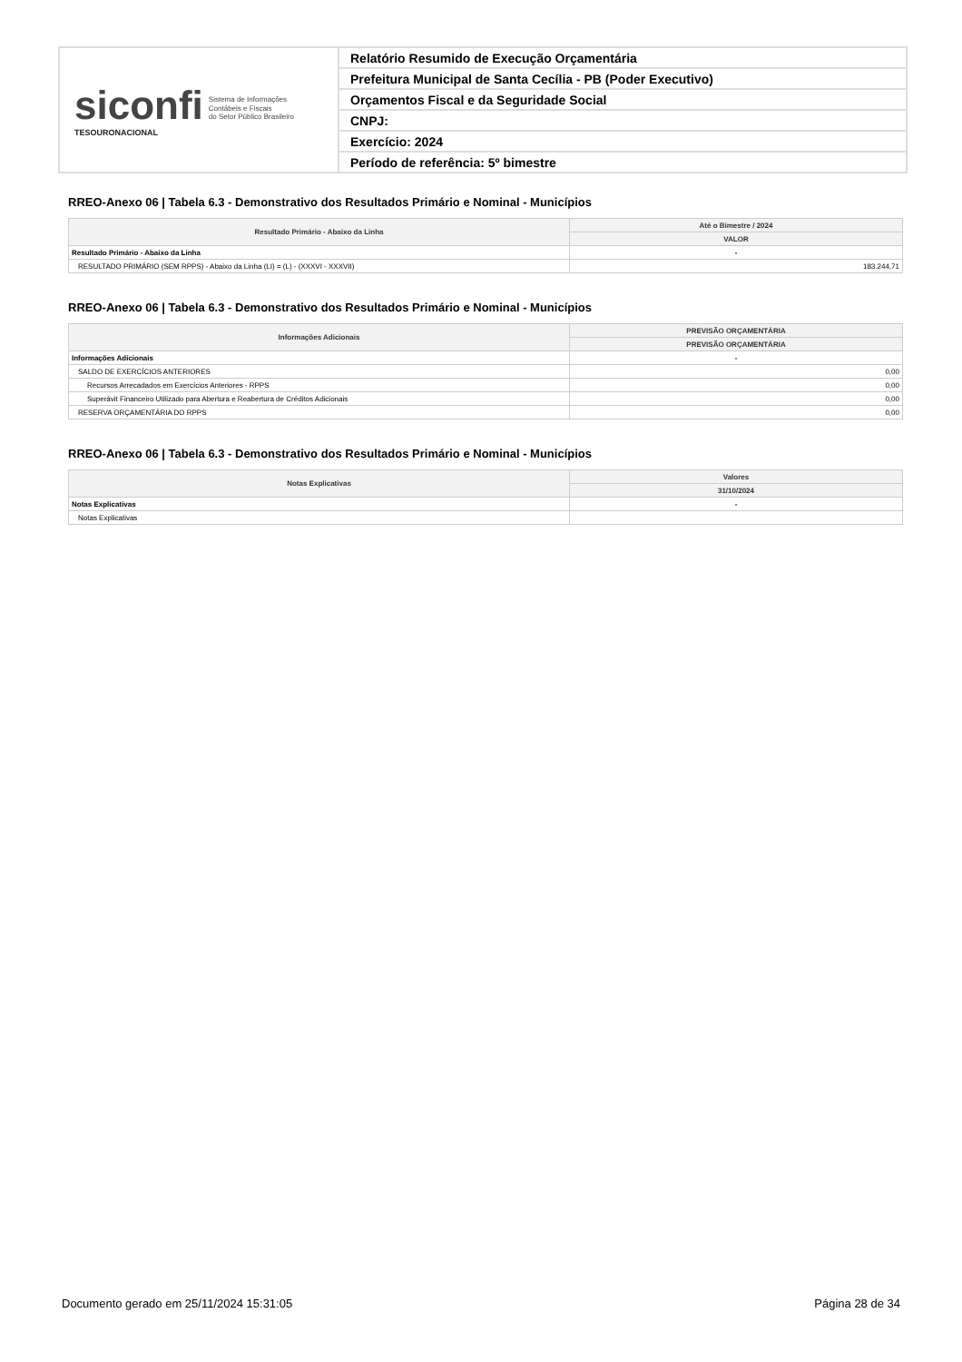siconfi Sistema de Informações
Contábeis e Fiscais
do Setor Público Brasileiro
TESOURONACIONAL
Relatório Resumido de Execução Orçamentária
Prefeitura Municipal de Santa Cecília - PB (Poder Executivo)
Orçamentos Fiscal e da Seguridade Social
CNPJ:
Exercício: 2024
Período de referência: 5º bimestre
RREO-Anexo 06 | Tabela 6.3 - Demonstrativo dos Resultados Primário e Nominal - Municípios
| Resultado Primário - Abaixo da Linha | Até o Bimestre / 2024 |
| --- | --- |
| | VALOR |
| Resultado Primário - Abaixo da Linha | - |
| RESULTADO PRIMÁRIO (SEM RPPS) - Abaixo da Linha (LI) = (L) - (XXXVI - XXXVII) | 183.244,71 |
RREO-Anexo 06 | Tabela 6.3 - Demonstrativo dos Resultados Primário e Nominal - Municípios
| Informações Adicionais | PREVISÃO ORÇAMENTÁRIA |
| --- | --- |
| | PREVISÃO ORÇAMENTÁRIA |
| Informações Adicionais | - |
| SALDO DE EXERCÍCIOS ANTERIORES | 0,00 |
| Recursos Arrecadados em Exercícios Anteriores - RPPS | 0,00 |
| Superávit Financeiro Utilizado para Abertura e Reabertura de Créditos Adicionais | 0,00 |
| RESERVA ORÇAMENTÁRIA DO RPPS | 0,00 |
RREO-Anexo 06 | Tabela 6.3 - Demonstrativo dos Resultados Primário e Nominal - Municípios
| Notas Explicativas | Valores |
| --- | --- |
| | 31/10/2024 |
| Notas Explicativas | - |
| Notas Explicativas | |
Documento gerado em 25/11/2024 15:31:05 Página 28 de 34